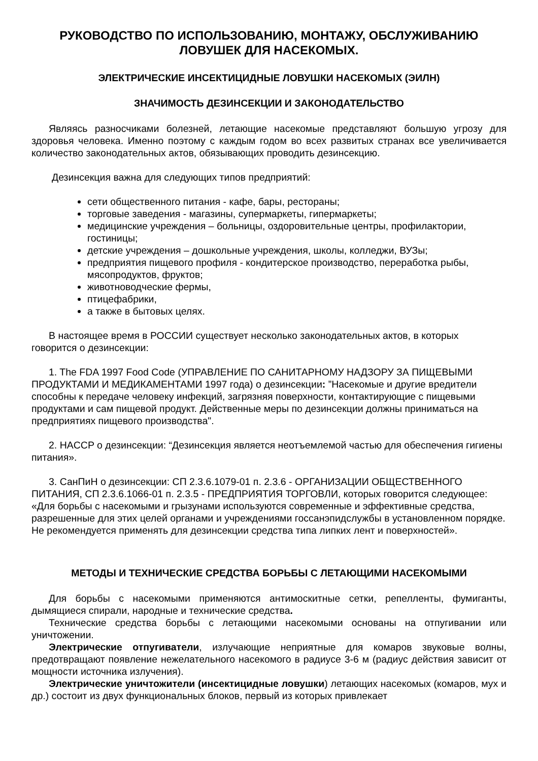РУКОВОДСТВО ПО ИСПОЛЬЗОВАНИЮ, МОНТАЖУ, ОБСЛУЖИВАНИЮ ЛОВУШЕК ДЛЯ НАСЕКОМЫХ.
ЭЛЕКТРИЧЕСКИЕ ИНСЕКТИЦИДНЫЕ ЛОВУШКИ НАСЕКОМЫХ (ЭИЛН)
ЗНАЧИМОСТЬ ДЕЗИНСЕКЦИИ И ЗАКОНОДАТЕЛЬСТВО
Являясь разносчиками болезней, летающие насекомые представляют большую угрозу для здоровья человека. Именно поэтому с каждым годом во всех развитых странах все увеличивается количество законодательных актов, обязывающих проводить дезинсекцию.
Дезинсекция важна для следующих типов предприятий:
сети общественного питания - кафе, бары, рестораны;
торговые заведения - магазины, супермаркеты, гипермаркеты;
медицинские учреждения – больницы, оздоровительные центры, профилактории, гостиницы;
детские учреждения – дошкольные учреждения, школы, колледжи, ВУЗы;
предприятия пищевого профиля - кондитерское производство, переработка рыбы, мясопродуктов, фруктов;
животноводческие фермы,
птицефабрики,
а также в бытовых целях.
В настоящее время в РОССИИ существует несколько законодательных актов, в которых говорится о дезинсекции:
1. The FDA 1997 Food Code (УПРАВЛЕНИЕ ПО САНИТАРНОМУ НАДЗОРУ ЗА ПИЩЕВЫМИ ПРОДУКТАМИ И МЕДИКАМЕНТАМИ 1997 года) о дезинсекции: ”Насекомые и другие вредители способны к передаче человеку инфекций, загрязняя поверхности, контактирующие с пищевыми продуктами и сам пищевой продукт. Действенные меры по дезинсекции должны приниматься на предприятиях пищевого производства".
2. HACCP о дезинсекции: “Дезинсекция является неотъемлемой частью для обеспечения гигиены питания».
3. СанПиН о дезинсекции: СП 2.3.6.1079-01 п. 2.3.6 - ОРГАНИЗАЦИИ ОБЩЕСТВЕННОГО ПИТАНИЯ, СП 2.3.6.1066-01 п. 2.3.5 - ПРЕДПРИЯТИЯ ТОРГОВЛИ, которых говорится следующее: «Для борьбы с насекомыми и грызунами используются современные и эффективные средства, разрешенные для этих целей органами и учреждениями госсанэпидслужбы в установленном порядке. Не рекомендуется применять для дезинсекции средства типа липких лент и поверхностей».
МЕТОДЫ И ТЕХНИЧЕСКИЕ СРЕДСТВА БОРЬБЫ С ЛЕТАЮЩИМИ НАСЕКОМЫМИ
Для борьбы с насекомыми применяются антимоскитные сетки, репелленты, фумиганты, дымящиеся спирали, народные и технические средства.
Технические средства борьбы с летающими насекомыми основаны на отпугивании или уничтожении.
Электрические отпугиватели, излучающие неприятные для комаров звуковые волны, предотвращают появление нежелательного насекомого в радиусе 3-6 м (радиус действия зависит от мощности источника излучения).
Электрические уничтожители (инсектицидные ловушки) летающих насекомых (комаров, мух и др.) состоит из двух функциональных блоков, первый из которых привлекает